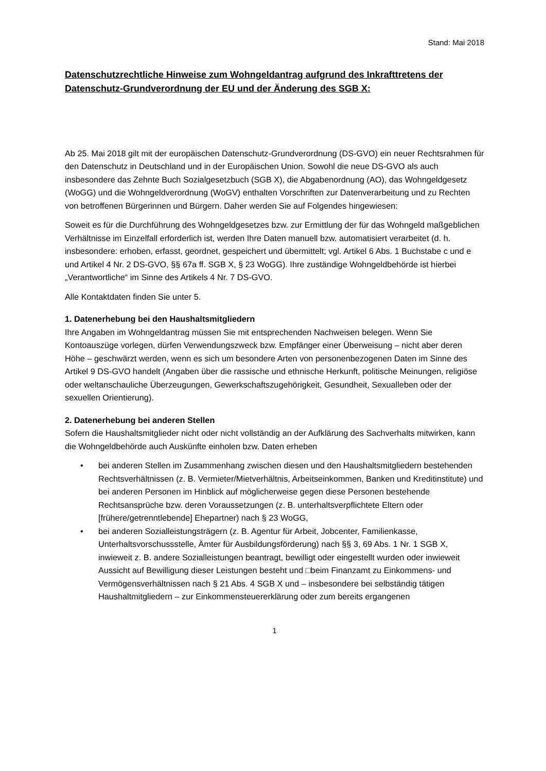Stand: Mai 2018
Datenschutzrechtliche Hinweise zum Wohngeldantrag aufgrund des Inkrafttretens der Datenschutz-Grundverordnung der EU und der Änderung des SGB X:
Ab 25. Mai 2018 gilt mit der europäischen Datenschutz-Grundverordnung (DS-GVO) ein neuer Rechtsrahmen für den Datenschutz in Deutschland und in der Europäischen Union. Sowohl die neue DS-GVO als auch insbesondere das Zehnte Buch Sozialgesetzbuch (SGB X), die Abgabenordnung (AO), das Wohngeldgesetz (WoGG) und die Wohngeldverordnung (WoGV) enthalten Vorschriften zur Datenverarbeitung und zu Rechten von betroffenen Bürgerinnen und Bürgern. Daher werden Sie auf Folgendes hingewiesen:
Soweit es für die Durchführung des Wohngeldgesetzes bzw. zur Ermittlung der für das Wohngeld maßgeblichen Verhältnisse im Einzelfall erforderlich ist, werden Ihre Daten manuell bzw. automatisiert verarbeitet (d. h. insbesondere: erhoben, erfasst, geordnet, gespeichert und übermittelt; vgl. Artikel 6 Abs. 1 Buchstabe c und e und Artikel 4 Nr. 2 DS-GVO, §§ 67a ff. SGB X, § 23 WoGG). Ihre zuständige Wohngeldbehörde ist hierbei „Verantwortliche“ im Sinne des Artikels 4 Nr. 7 DS-GVO.
Alle Kontaktdaten finden Sie unter 5.
1. Datenerhebung bei den Haushaltsmitgliedern
Ihre Angaben im Wohngeldantrag müssen Sie mit entsprechenden Nachweisen belegen. Wenn Sie Kontoauszüge vorlegen, dürfen Verwendungszweck bzw. Empfänger einer Überweisung – nicht aber deren Höhe – geschwärzt werden, wenn es sich um besondere Arten von personenbezogenen Daten im Sinne des Artikel 9 DS-GVO handelt (Angaben über die rassische und ethnische Herkunft, politische Meinungen, religiöse oder weltanschauliche Überzeugungen, Gewerkschaftszugehörigkeit, Gesundheit, Sexualleben oder der sexuellen Orientierung).
2. Datenerhebung bei anderen Stellen
Sofern die Haushaltsmitglieder nicht oder nicht vollständig an der Aufklärung des Sachverhalts mitwirken, kann die Wohngeldbehörde auch Auskünfte einholen bzw. Daten erheben
• bei anderen Stellen im Zusammenhang zwischen diesen und den Haushaltsmitgliedern bestehenden Rechtsverhältnissen (z. B. Vermieter/Mietverhältnis, Arbeitseinkommen, Banken und Kreditinstitute) und bei anderen Personen im Hinblick auf möglicherweise gegen diese Personen bestehende Rechtsansprüche bzw. deren Voraussetzungen (z. B. unterhaltsverpflichtete Eltern oder [frühere/getrenntlebende] Ehepartner) nach § 23 WoGG,
• bei anderen Sozialleistungsträgern (z. B. Agentur für Arbeit, Jobcenter, Familienkasse, Unterhaltsvorschussstelle, Ämter für Ausbildungsförderung) nach §§ 3, 69 Abs. 1 Nr. 1 SGB X, inwieweit z. B. andere Sozialleistungen beantragt, bewilligt oder eingestellt wurden oder inwieweit Aussicht auf Bewilligung dieser Leistungen besteht und □beim Finanzamt zu Einkommens- und Vermögensverhältnissen nach § 21 Abs. 4 SGB X und – insbesondere bei selbständig tätigen Haushaltmitgliedern – zur Einkommensteuererklärung oder zum bereits ergangenen
1